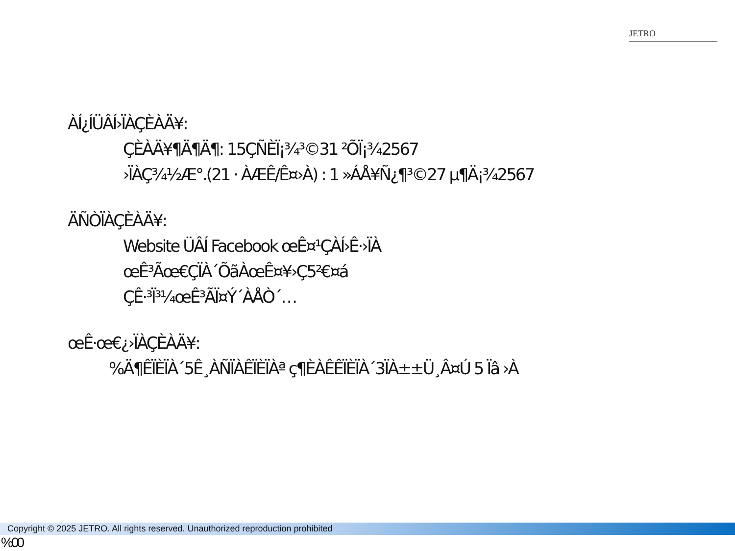JETRO
ÀÍ¿ÍÜÂÍ›ÏÀÇÈÀÄ¥:
ÇÈÀÄ¥¶Ä¶Ä¶: 15ÇÑÈÏ¡¾³©31 ²ÕÏ¡¾2567
›ÏÀÇ¾½Æ°.(21 · ÀÆÊ/Ê¤›À) : 1 »ÁÅ¥Ñ¿¶³©27 µ¶Ä¡¾2567
ÄÑÒÏÀÇÈÀÄ¥:
Website ÜÂÍ Facebook œÊ¤¹ÇÀÍ›Ê·›ÏÀ
œÊ³Ãœ€ÇÏÀ´ÕãÀœÊ¤¥›Ç5²€¤á
ÇÊ·³Ï³¼œÊ³ÃÏ¤Ý´ÀÅÒ´…
œÊ·œ€¿›ÏÀÇÈÀÄ¥:
%Ä¶ÊÏÈÏÀ´5Ê¸ÀÑÏÀÊÏÈÏÀª ç¶ÈÀÊÊÏÈÏÀ´3ÏÀ±±Ü¸Â¤Ú 5 Ïâ ›À
Copyright © 2025 JETRO. All rights reserved. Unauthorized reproduction prohibited
%00